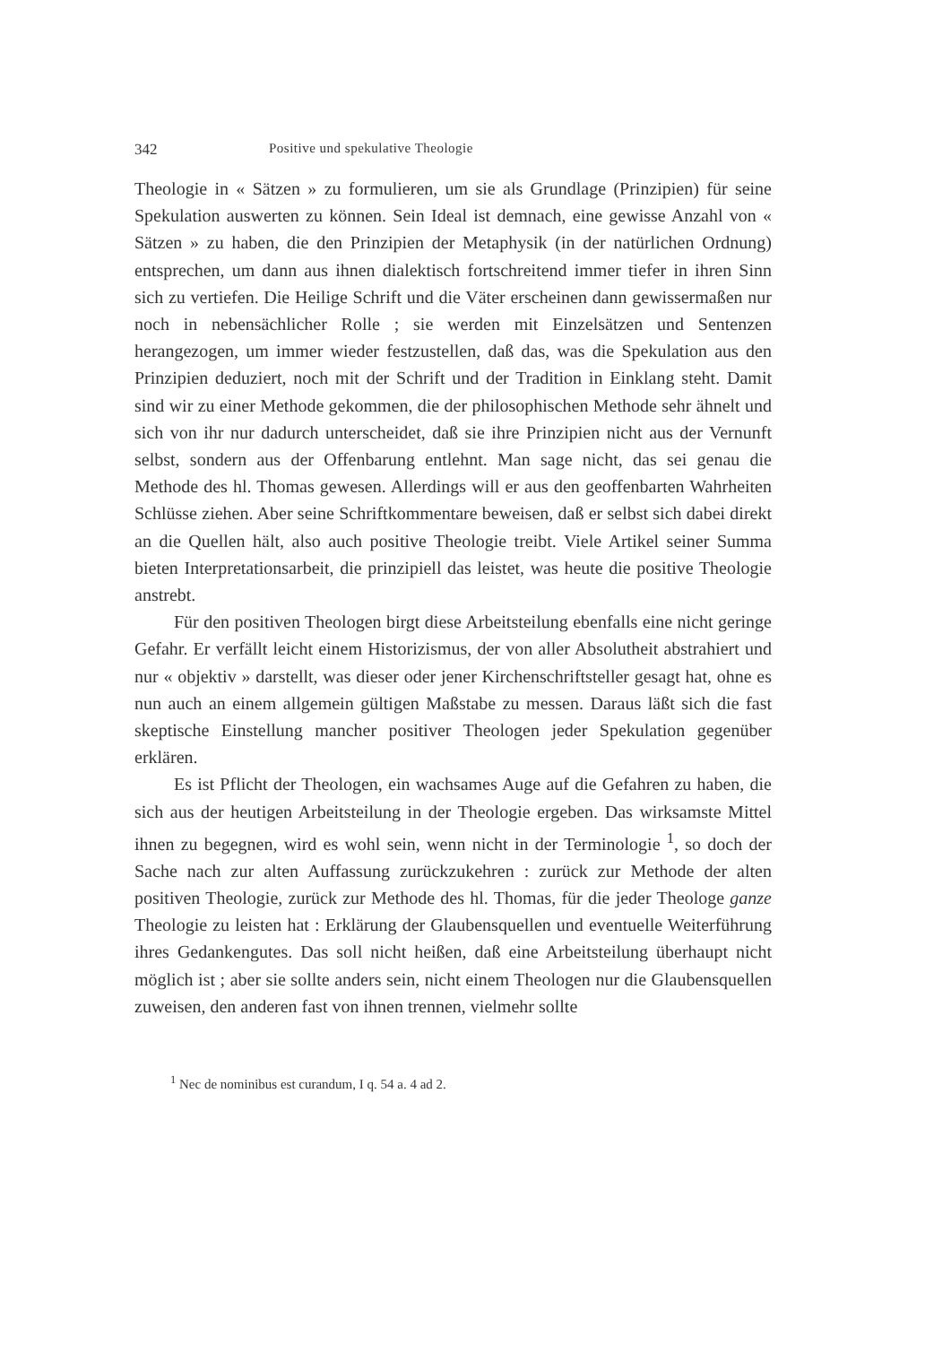342 Positive und spekulative Theologie
Theologie in « Sätzen » zu formulieren, um sie als Grundlage (Prinzipien) für seine Spekulation auswerten zu können. Sein Ideal ist demnach, eine gewisse Anzahl von « Sätzen » zu haben, die den Prinzipien der Metaphysik (in der natürlichen Ordnung) entsprechen, um dann aus ihnen dialektisch fortschreitend immer tiefer in ihren Sinn sich zu vertiefen. Die Heilige Schrift und die Väter erscheinen dann gewissermaßen nur noch in nebensächlicher Rolle ; sie werden mit Einzelsätzen und Sentenzen herangezogen, um immer wieder festzustellen, daß das, was die Spekulation aus den Prinzipien deduziert, noch mit der Schrift und der Tradition in Einklang steht. Damit sind wir zu einer Methode gekommen, die der philosophischen Methode sehr ähnelt und sich von ihr nur dadurch unterscheidet, daß sie ihre Prinzipien nicht aus der Vernunft selbst, sondern aus der Offenbarung entlehnt. Man sage nicht, das sei genau die Methode des hl. Thomas gewesen. Allerdings will er aus den geoffenbarten Wahrheiten Schlüsse ziehen. Aber seine Schriftkommentare beweisen, daß er selbst sich dabei direkt an die Quellen hält, also auch positive Theologie treibt. Viele Artikel seiner Summa bieten Interpretationsarbeit, die prinzipiell das leistet, was heute die positive Theologie anstrebt.
Für den positiven Theologen birgt diese Arbeitsteilung ebenfalls eine nicht geringe Gefahr. Er verfällt leicht einem Historizismus, der von aller Absolutheit abstrahiert und nur « objektiv » darstellt, was dieser oder jener Kirchenschriftsteller gesagt hat, ohne es nun auch an einem allgemein gültigen Maßstabe zu messen. Daraus läßt sich die fast skeptische Einstellung mancher positiver Theologen jeder Spekulation gegenüber erklären.
Es ist Pflicht der Theologen, ein wachsames Auge auf die Gefahren zu haben, die sich aus der heutigen Arbeitsteilung in der Theologie ergeben. Das wirksamste Mittel ihnen zu begegnen, wird es wohl sein, wenn nicht in der Terminologie <sup>1</sup>, so doch der Sache nach zur alten Auffassung zurückzukehren : zurück zur Methode der alten positiven Theologie, zurück zur Methode des hl. Thomas, für die jeder Theologe ganze Theologie zu leisten hat : Erklärung der Glaubensquellen und eventuelle Weiterführung ihres Gedankengutes. Das soll nicht heißen, daß eine Arbeitsteilung überhaupt nicht möglich ist ; aber sie sollte anders sein, nicht einem Theologen nur die Glaubensquellen zuweisen, den anderen fast von ihnen trennen, vielmehr sollte
<sup>1</sup> Nec de nominibus est curandum, I q. 54 a. 4 ad 2.